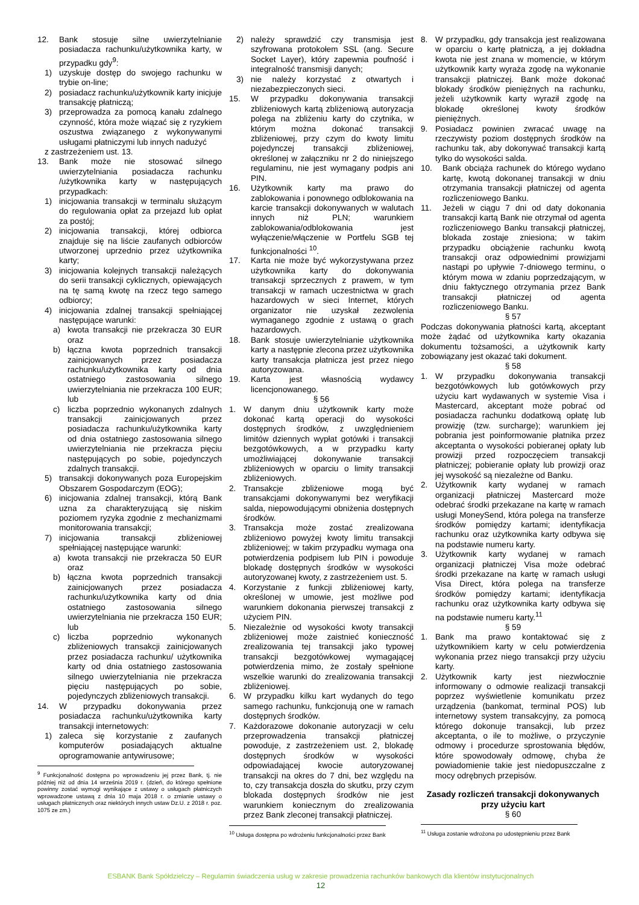12. Bank stosuje silne uwierzytelnianie posiadacza rachunku/użytkownika karty, w przypadku gdy<sup>9</sup>:
1) uzyskuje dostęp do swojego rachunku w trybie on-line;
2) posiadacz rachunku/użytkownik karty inicjuje transakcję płatniczą;
3) przeprowadza za pomocą kanału zdalnego czynność, która może wiązać się z ryzykiem oszustwa związanego z wykonywanymi usługami płatniczymi lub innych nadużyć
z zastrzeżeniem ust. 13.
13. Bank może nie stosować silnego uwierzytelniania posiadacza rachunku /użytkownika karty w następujących przypadkach:
1) inicjowania transakcji w terminalu służącym do regulowania opłat za przejazd lub opłat za postój;
2) inicjowania transakcji, której odbiorca znajduje się na liście zaufanych odbiorców utworzonej uprzednio przez użytkownika karty;
3) inicjowania kolejnych transakcji należących do serii transakcji cyklicznych, opiewających na tę samą kwotę na rzecz tego samego odbiorcy;
4) inicjowania zdalnej transakcji spełniającej następujące warunki:
a) kwota transakcji nie przekracza 30 EUR oraz
b) łączna kwota poprzednich transakcji zainicjowanych przez posiadacza rachunku/użytkownika karty od dnia ostatniego zastosowania silnego uwierzytelniania nie przekracza 100 EUR; lub
c) liczba poprzednio wykonanych zdalnych transakcji zainicjowanych przez posiadacza rachunku/użytkownika karty od dnia ostatniego zastosowania silnego uwierzytelniania nie przekracza pięciu następujących po sobie, pojedynczych zdalnych transakcji.
5) transakcji dokonywanych poza Europejskim Obszarem Gospodarczym (EOG);
6) inicjowania zdalnej transakcji, którą Bank uzna za charakteryzującą się niskim poziomem ryzyka zgodnie z mechanizmami monitorowania transakcji;
7) inicjowania transakcji zbliżeniowej spełniającej następujące warunki:
a) kwota transakcji nie przekracza 50 EUR oraz
b) łączna kwota poprzednich transakcji zainicjowanych przez posiadacza rachunku/użytkownika karty od dnia ostatniego zastosowania silnego uwierzytelniania nie przekracza 150 EUR; lub
c) liczba poprzednio wykonanych zbliżeniowych transakcji zainicjowanych przez posiadacza rachunku/ użytkownika karty od dnia ostatniego zastosowania silnego uwierzytelniania nie przekracza pięciu następujących po sobie, pojedynczych zbliżeniowych transakcji.
14. W przypadku dokonywania przez posiadacza rachunku/użytkownika karty transakcji internetowych:
1) zaleca się korzystanie z zaufanych komputerów posiadających aktualne oprogramowanie antywirusowe;
<sup>9</sup> Funkcjonalność dostępna po wprowadzeniu jej przez Bank, tj. nie później niż od dnia 14 września 2019 r. (dzień, do którego spełnione powinny zostać wymogi wynikające z ustawy o usługach płatniczych wprowadzone ustawą z dnia 10 maja 2018 r. o zmianie ustawy o usługach płatnicznych oraz niektórych innych ustaw Dz.U. z 2018 r. poz. 1075 ze zm.)
2) należy sprawdzić czy transmisja jest szyfrowana protokołem SSL (ang. Secure Socket Layer), który zapewnia poufność i integralność transmisji danych;
3) nie należy korzystać z otwartych i niezabezpieczonych sieci.
15. W przypadku dokonywania transakcji zbliżeniowych kartą zbliżeniową autoryzacja polega na zbliżeniu karty do czytnika, w którym można dokonać transakcji zbliżeniowej, przy czym do kwoty limitu pojedynczej transakcji zbliżeniowej, określonej w załączniku nr 2 do niniejszego regulaminu, nie jest wymagany podpis ani PIN.
16. Użytkownik karty ma prawo do zablokowania i ponownego odblokowania na karcie transakcji dokonywanych w walutach innych niż PLN; warunkiem zablokowania/odblokowania jest wyłączenie/włączenie w Portfelu SGB tej funkcjonalności <sup>10</sup>.
17. Karta nie może być wykorzystywana przez użytkownika karty do dokonywania transakcji sprzecznych z prawem, w tym transakcji w ramach uczestnictwa w grach hazardowych w sieci Internet, których organizator nie uzyskał zezwolenia wymaganego zgodnie z ustawą o grach hazardowych.
18. Bank stosuje uwierzytelnianie użytkownika karty a następnie zlecona przez użytkownika karty transakcja płatnicza jest przez niego autoryzowana.
19. Karta jest własnością wydawcy licencjonowanego.
§ 56
1. W danym dniu użytkownik karty może dokonać kartą operacji do wysokości dostępnych środków, z uwzględnieniem limitów dziennych wypłat gotówki i transakcji bezgotówkowych, a w przypadku karty umożliwiającej dokonywanie transakcji zbliżeniowych w oparciu o limity transakcji zbliżeniowych.
2. Transakcje zbliżeniowe mogą być transakcjami dokonywanymi bez weryfikacji salda, niepowodującymi obniżenia dostępnych środków.
3. Transakcja może zostać zrealizowana zbliżeniowo powyżej kwoty limitu transakcji zbliżeniowej; w takim przypadku wymaga ona potwierdzenia podpisem lub PIN i powoduje blokadę dostępnych środków w wysokości autoryzowanej kwoty, z zastrzeżeniem ust. 5.
4. Korzystanie z funkcji zbliżeniowej karty, określonej w umowie, jest możliwe pod warunkiem dokonania pierwszej transakcji z użyciem PIN.
5. Niezależnie od wysokości kwoty transakcji zbliżeniowej może zaistnieć konieczność zrealizowania tej transakcji jako typowej transakcji bezgotówkowej wymagającej potwierdzenia mimo, że zostały spełnione wszelkie warunki do zrealizowania transakcji zbliżeniowej.
6. W przypadku kilku kart wydanych do tego samego rachunku, funkcjonują one w ramach dostępnych środków.
7. Każdorazowe dokonanie autoryzacji w celu przeprowadzenia transakcji płatniczej powoduje, z zastrzeżeniem ust. 2, blokadę dostępnych środków w wysokości odpowiadającej kwocie autoryzowanej transakcji na okres do 7 dni, bez względu na to, czy transakcja doszła do skutku, przy czym blokada dostępnych środków nie jest warunkiem koniecznym do zrealizowania przez Bank zleconej transakcji płatniczej.
<sup>10</sup> Usługa dostępna po wdrożeniu funkcjonalności przez Bank
8. W przypadku, gdy transakcja jest realizowana w oparciu o kartę płatniczą, a jej dokładna kwota nie jest znana w momencie, w którym użytkownik karty wyraża zgodę na wykonanie transakcji płatniczej. Bank może dokonać blokady środków pieniężnych na rachunku, jeżeli użytkownik karty wyraził zgodę na blokadę określonej kwoty środków pieniężnych.
9. Posiadacz powinien zwracać uwagę na rzeczywisty poziom dostępnych środków na rachunku tak, aby dokonywać transakcji kartą tylko do wysokości salda.
10. Bank obciąża rachunek do którego wydano kartę, kwotą dokonanej transakcji w dniu otrzymania transakcji płatniczej od agenta rozliczeniowego Banku.
11. Jeżeli w ciągu 7 dni od daty dokonania transakcji kartą Bank nie otrzymał od agenta rozliczeniowego Banku transakcji płatniczej, blokada zostaje zniesiona; w takim przypadku obciążenie rachunku kwotą transakcji oraz odpowiednimi prowizjami nastąpi po upływie 7-dniowego terminu, o którym mowa w zdaniu poprzedzającym, w dniu faktycznego otrzymania przez Bank transakcji płatniczej od agenta rozliczeniowego Banku.
§ 57
Podczas dokonywania płatności kartą, akceptant może żądać od użytkownika karty okazania dokumentu tożsamości, a użytkownik karty zobowiązany jest okazać taki dokument.
§ 58
1. W przypadku dokonywania transakcji bezgotówkowych lub gotówkowych przy użyciu kart wydawanych w systemie Visa i Mastercard, akceptant może pobrać od posiadacza rachunku dodatkową opłatę lub prowizję (tzw. surcharge); warunkiem jej pobrania jest poinformowanie płatnika przez akceptanta o wysokości pobieranej opłaty lub prowizji przed rozpoczęciem transakcji płatniczej; pobieranie opłaty lub prowizji oraz jej wysokość są niezależne od Banku.
2. Użytkownik karty wydanej w ramach organizacji płatniczej Mastercard może odebrać środki przekazane na kartę w ramach usługi MoneySend, która polega na transferze środków pomiędzy kartami; identyfikacja rachunku oraz użytkownika karty odbywa się na podstawie numeru karty.
3. Użytkownik karty wydanej w ramach organizacji płatniczej Visa może odebrać środki przekazane na kartę w ramach usługi Visa Direct, która polega na transferze środków pomiędzy kartami; identyfikacja rachunku oraz użytkownika karty odbywa się na podstawie numeru karty.<sup>11</sup>
§ 59
1. Bank ma prawo kontaktować się z użytkownikiem karty w celu potwierdzenia wykonania przez niego transakcji przy użyciu karty.
2. Użytkownik karty jest niezwłocznie informowany o odmowie realizacji transakcji poprzez wyświetlenie komunikatu przez urządzenia (bankomat, terminal POS) lub internetowy system transakcyjny, za pomocą którego dokonuje transakcji, lub przez akceptanta, o ile to możliwe, o przyczynie odmowy i procedurze sprostowania błędów, które spowodowały odmowę, chyba że powiadomienie takie jest niedopuszczalne z mocy odrębnych przepisów.
Zasady rozliczeń transakcji dokonywanych przy użyciu kart
§ 60
<sup>11</sup> Usługa zostanie wdrożona po udostępnieniu przez Bank
ESBANK Bank Spółdzielczy – Regulamin świadczenia usług w zakresie prowadzenia rachunków bankowych dla klientów instytucjonalnych
12